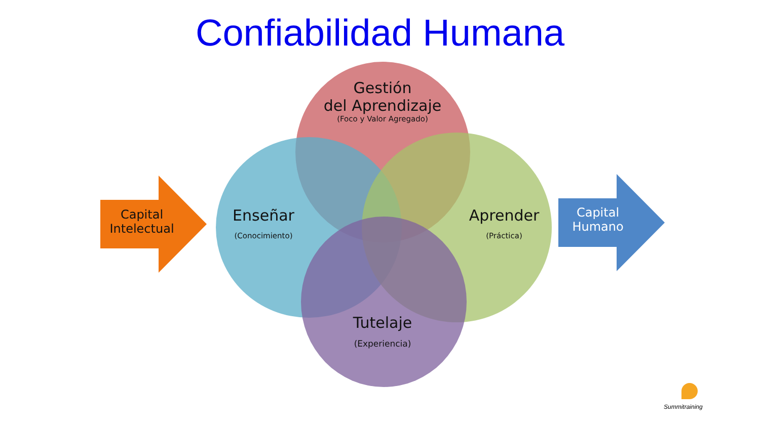Confiabilidad Humana
Capital
Intelectual
Capital
Humano
Gestión
del Aprendizaje
(Foco y Valor Agregado)
Enseñar
(Conocimiento)
Aprender
(Práctica)
Tutelaje
(Experiencia)
Summitraining